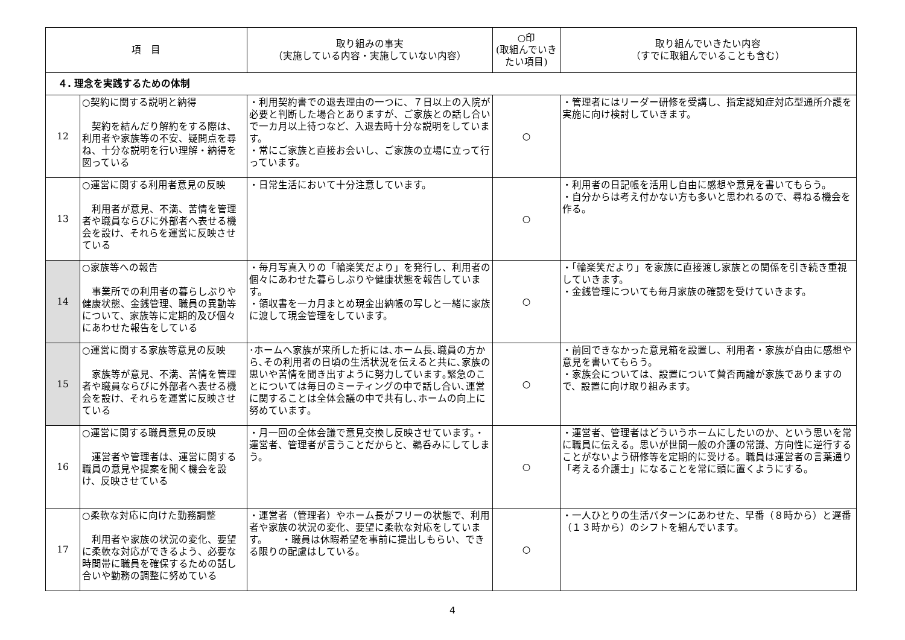| 項 目 | | 取り組みの事実 （実施している内容・実施していない内容） | ○印 (取組んでいきたい項目) | 取り組んでいきたい内容 （すでに取組んでいることも含む） |
| --- | --- | --- | --- | --- |
| ４. 理念を実践するための体制 | | | | |
| 12 | ○契約に関する説明と納得 契約を結んだり解約をする際は、利用者や家族等の不安、疑問点を尋ね、十分な説明を行い理解・納得を図っている | ・利用契約書での退去理由の一つに、７日以上の入院が必要と判断した場合とありますが、ご家族との話し合いで一カ月以上待つなど、入退去時十分な説明をしています。 ・常にご家族と直接お会いし、ご家族の立場に立って行っています。 | ○ | ・管理者にはリーダー研修を受講し、指定認知症対応型通所介護を実施に向け検討していきます。 |
| 13 | ○運営に関する利用者意見の反映 利用者が意見、不満、苦情を管理者や職員ならびに外部者へ表せる機会を設け、それらを運営に反映させている | ・日常生活において十分注意しています。 | ○ | ・利用者の日記帳を活用し自由に感想や意見を書いてもらう。 ・自分からは考え付かない方も多いと思われるので、尋ねる機会を作る。 |
| 14 | ○家族等への報告 事業所での利用者の暮らしぶりや健康状態、金銭管理、職員の異動等について、家族等に定期的及び個々にあわせた報告をしている | ・毎月写真入りの「輪楽笑だより」を発行し、利用者の個々にあわせた暮らしぶりや健康状態を報告しています。 ・領収書を一カ月まとめ現金出納帳の写しと一緒に家族に渡して現金管理をしています。 | ○ | ・「輪楽笑だより」を家族に直接渡し家族との関係を引き続き重視していきます。 ・金銭管理についても毎月家族の確認を受けていきます。 |
| 15 | ○運営に関する家族等意見の反映 家族等が意見、不満、苦情を管理者や職員ならびに外部者へ表せる機会を設け、それらを運営に反映させている | ･ホームへ家族が来所した折には､ホーム長､職員の方から､その利用者の日頃の生活状況を伝えると共に､家族の思いや苦情を聞き出すように努力しています｡緊急のことについては毎日のミーティングの中で話し合い､運営に関することは全体会議の中で共有し､ホームの向上に努めています｡ | ○ | ・前回できなかった意見箱を設置し、利用者・家族が自由に感想や意見を書いてもらう。 ・家族会については、設置について賛否両論が家族でありますので、設置に向け取り組みます。 |
| 16 | ○運営に関する職員意見の反映 運営者や管理者は、運営に関する職員の意見や提案を聞く機会を設け、反映させている | ・月一回の全体会議で意見交換し反映させています。・運営者、管理者が言うことだからと、鵜呑みにしてしまう。 | ○ | ・運営者、管理者はどういうホームにしたいのか、という思いを常に職員に伝える。思いが世間一般の介護の常識、方向性に逆行することがないよう研修等を定期的に受ける。職員は運営者の言葉通り「考える介護士」になることを常に頭に置くようにする。 |
| 17 | ○柔軟な対応に向けた勤務調整 利用者や家族の状況の変化、要望に柔軟な対応ができるよう、必要な時間帯に職員を確保するための話し合いや勤務の調整に努めている | ・運営者（管理者）やホーム長がフリーの状態で、利用者や家族の状況の変化、要望に柔軟な対応をしています。 ・職員は休暇希望を事前に提出しもらい、できる限りの配慮はしている。 | ○ | ・一人ひとりの生活パターンにあわせた、早番（８時から）と遅番（１３時から）のシフトを組んでいます。 |
4